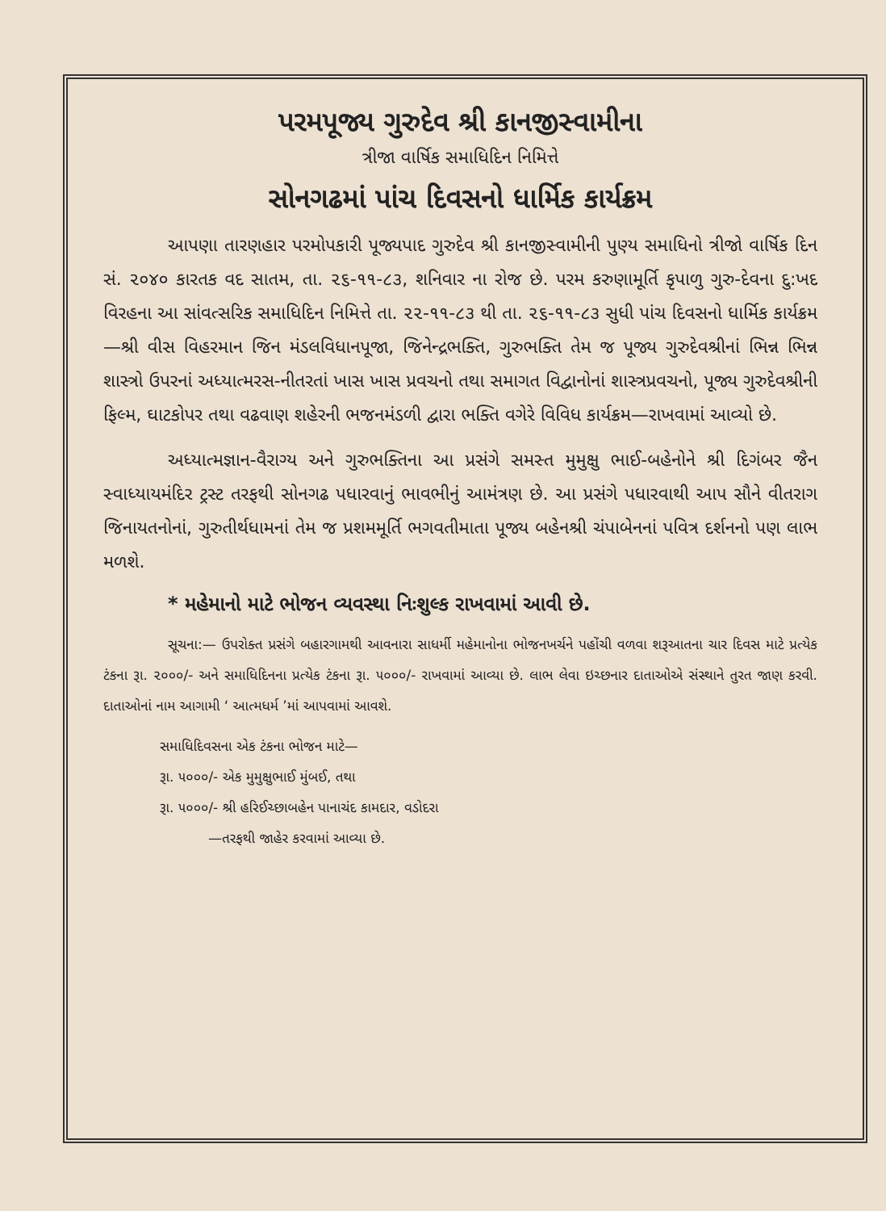પરમપૂજ્ય ગુરુદેવ શ્રી કાનજીસ્વામીના
ત્રીજા વાર્ષિક સમાધિદિન નિમિત્તે
સોનગઢમાં પાંચ દિવસનો ધાર્મિક કાર્યક્રમ
આપણા તારણહાર પરમોપકારી પૂજ્યપાદ ગુરુદેવ શ્રી કાનજીસ્વામીની પુણ્ય સમાધિનો ત્રીજો વાર્ષિક દિન સં. ૨૦૪૦ કારતક વદ સાતમ, તા. ૨૬-૧૧-૮૩, શનિવાર ના રોજ છે. પરમ કરુણામૂર્તિ કૃપાળુ ગુરુ-દેવના દુ:ખદ વિરહના આ સાંવત્સરિક સમાધિદિન નિમિત્તે તા. ૨૨-૧૧-૮૩ થી તા. ૨૬-૧૧-૮૩ સુધી પાંચ દિવસનો ધાર્મિક કાર્યક્રમ—શ્રી વીસ વિહરમાન જિન મંડલવિધાનપૂજા, જિનેન્દ્રભક્તિ, ગુરુભક્તિ તેમ જ પૂજ્ય ગુરુદેવશ્રીનાં ભિન્ન ભિન્ન શાસ્ત્રો ઉપરનાં અધ્યાત્મરસ-નીતરતાં ખાસ ખાસ પ્રવચનો તથા સમાગત વિદ્વાનોનાં શાસ્ત્રપ્રવચનો, પૂજ્ય ગુરુદેવશ્રીની ફિલ્મ, ઘાટકોપર તથા વઢવાણ શહેરની ભજનમંડળી દ્વારા ભક્તિ વગેરે વિવિધ કાર્યક્રમ—રાખવામાં આવ્યો છે.
અધ્યાત્મજ્ઞાન-વૈરાગ્ય અને ગુરુભક્તિના આ પ્રસંગે સમસ્ત મુમુક્ષુ ભાઈ-બહેનોને શ્રી દિગંબર જૈન સ્વાધ્યાયમંદિર ટ્રસ્ટ તરફથી સોનગઢ પધારવાનું ભાવભીનું આમંત્રણ છે. આ પ્રસંગે પધારવાથી આપ સૌને વીતરાગ જિનાયતનોનાં, ગુરુતીર્થધામનાં તેમ જ પ્રશમમૂર્તિ ભગવતીમાતા પૂજ્ય બહેનશ્રી ચંપાબેનનાં પવિત્ર દર્શનનો પણ લાભ મળશે.
* મહેમાનો માટે ભોજન વ્યવસ્થા નિઃશુલ્ક રાખવામાં આવી છે.
સૂચના:— ઉપરોક્ત પ્રસંગે બહારગામથી આવનારા સાધર્મી મહેમાનોના ભોજનખર્ચને પહોંચી વળવા શરૂઆતના ચાર દિવસ માટે પ્રત્યેક ટંકના રૂા. ૨૦૦૦/- અને સમાધિદિનના પ્રત્યેક ટંકના રૂા. ૫૦૦૦/- રાખવામાં આવ્યા છે. લાભ લેવા ઇચ્છનાર દાતાઓએ સંસ્થાને તુરત જાણ કરવી. દાતાઓનાં નામ આગામી ‘ આત્મધર્મ ’માં આપવામાં આવશે.
સમાધિદિવસના એક ટંકના ભોજન માટે—
રૂા. ૫૦૦૦/- એક મુમુક્ષુભાઈ મુંબઈ, તથા
રૂા. ૫૦૦૦/- શ્રી હરિઈચ્છાબહેન પાનાચંદ કામદાર, વડોદરા
—તરફથી જાહેર કરવામાં આવ્યા છે.